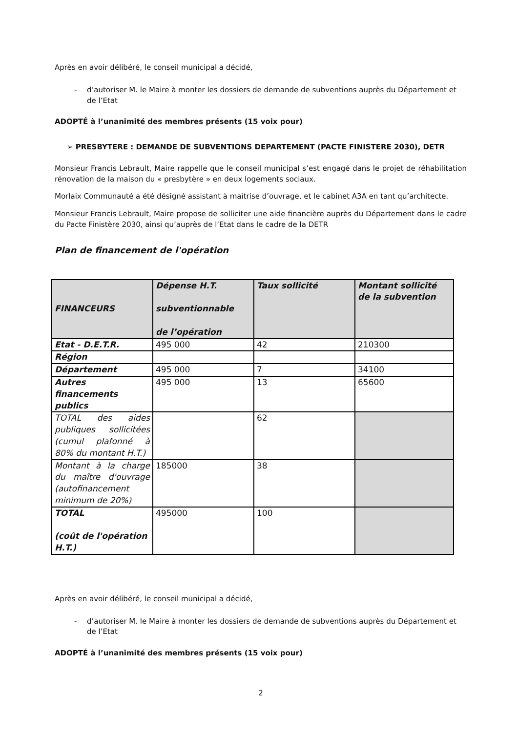Après en avoir délibéré, le conseil municipal a décidé,
- d’autoriser M. le Maire à monter les dossiers de demande de subventions auprès du Département et de l’Etat
ADOPTÉ à l’unanimité des membres présents (15 voix pour)
➢ PRESBYTERE : DEMANDE DE SUBVENTIONS DEPARTEMENT (PACTE FINISTERE 2030), DETR
Monsieur Francis Lebrault, Maire rappelle que le conseil municipal s’est engagé dans le projet de réhabilitation rénovation de la maison du « presbytère » en deux logements sociaux.
Morlaix Communauté a été désigné assistant à maîtrise d’ouvrage, et le cabinet A3A en tant qu’architecte.
Monsieur Francis Lebrault, Maire propose de solliciter une aide financière auprès du Département dans le cadre du Pacte Finistère 2030, ainsi qu’auprès de l’Etat dans le cadre de la DETR
Plan de financement de l'opération
| FINANCEURS | Dépense H.T. subventionnable de l’opération | Taux sollicité | Montant sollicité de la subvention |
| --- | --- | --- | --- |
| Etat - D.E.T.R. | 495 000 | 42 | 210300 |
| Région | | | |
| Département | 495 000 | 7 | 34100 |
| Autres financements publics | 495 000 | 13 | 65600 |
| TOTAL des aides publiques sollicitées (cumul plafonné à 80% du montant H.T.) | | 62 | |
| Montant à la charge du maître d'ouvrage (autofinancement minimum de 20%) | 185000 | 38 | |
| TOTAL (coût de l'opération H.T.) | 495000 | 100 | |
Après en avoir délibéré, le conseil municipal a décidé,
- d’autoriser M. le Maire à monter les dossiers de demande de subventions auprès du Département et de l’Etat
ADOPTÉ à l’unanimité des membres présents (15 voix pour)
2